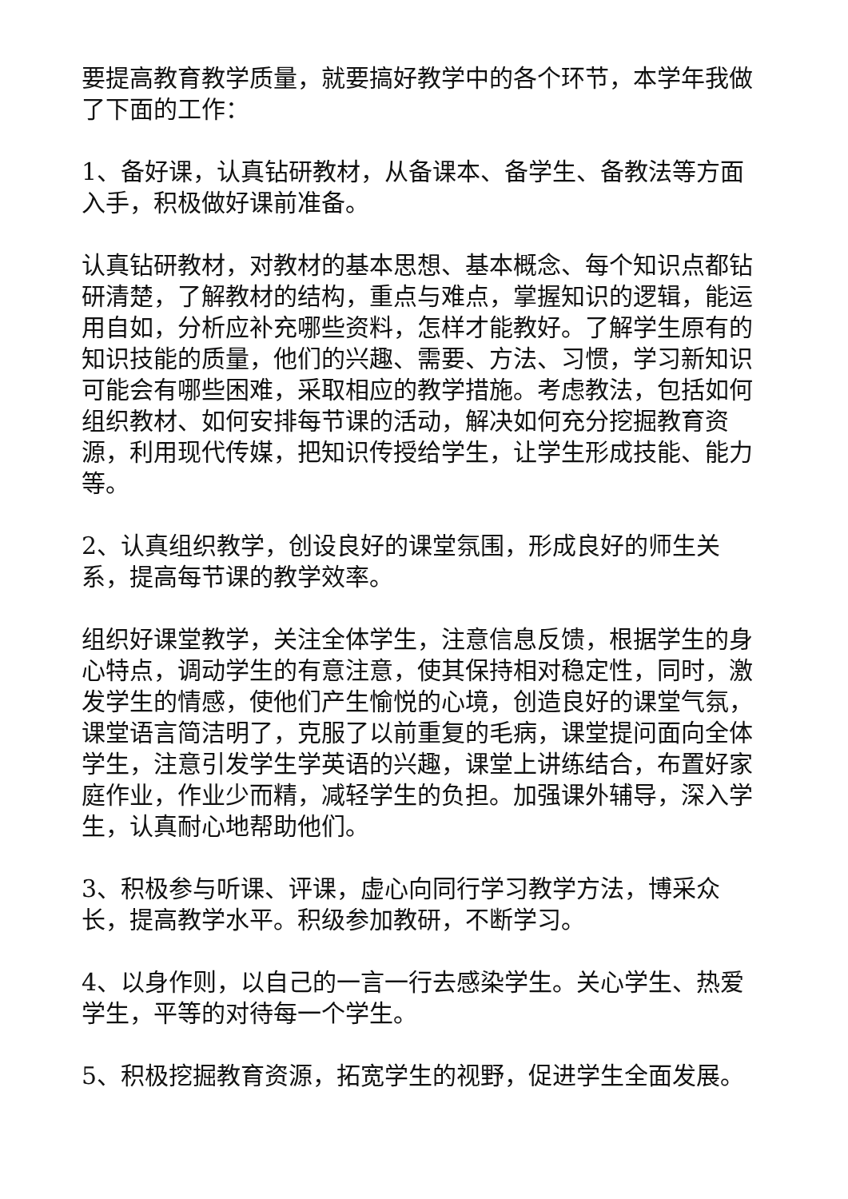要提高教育教学质量，就要搞好教学中的各个环节，本学年我做了下面的工作：
1、备好课，认真钻研教材，从备课本、备学生、备教法等方面入手，积极做好课前准备。
认真钻研教材，对教材的基本思想、基本概念、每个知识点都钻研清楚，了解教材的结构，重点与难点，掌握知识的逻辑，能运用自如，分析应补充哪些资料，怎样才能教好。了解学生原有的知识技能的质量，他们的兴趣、需要、方法、习惯，学习新知识可能会有哪些困难，采取相应的教学措施。考虑教法，包括如何组织教材、如何安排每节课的活动，解决如何充分挖掘教育资源，利用现代传媒，把知识传授给学生，让学生形成技能、能力等。
2、认真组织教学，创设良好的课堂氛围，形成良好的师生关系，提高每节课的教学效率。
组织好课堂教学，关注全体学生，注意信息反馈，根据学生的身心特点，调动学生的有意注意，使其保持相对稳定性，同时，激发学生的情感，使他们产生愉悦的心境，创造良好的课堂气氛，课堂语言简洁明了，克服了以前重复的毛病，课堂提问面向全体学生，注意引发学生学英语的兴趣，课堂上讲练结合，布置好家庭作业，作业少而精，减轻学生的负担。加强课外辅导，深入学生，认真耐心地帮助他们。
3、积极参与听课、评课，虚心向同行学习教学方法，博采众长，提高教学水平。积级参加教研，不断学习。
4、以身作则，以自己的一言一行去感染学生。关心学生、热爱学生，平等的对待每一个学生。
5、积极挖掘教育资源，拓宽学生的视野，促进学生全面发展。